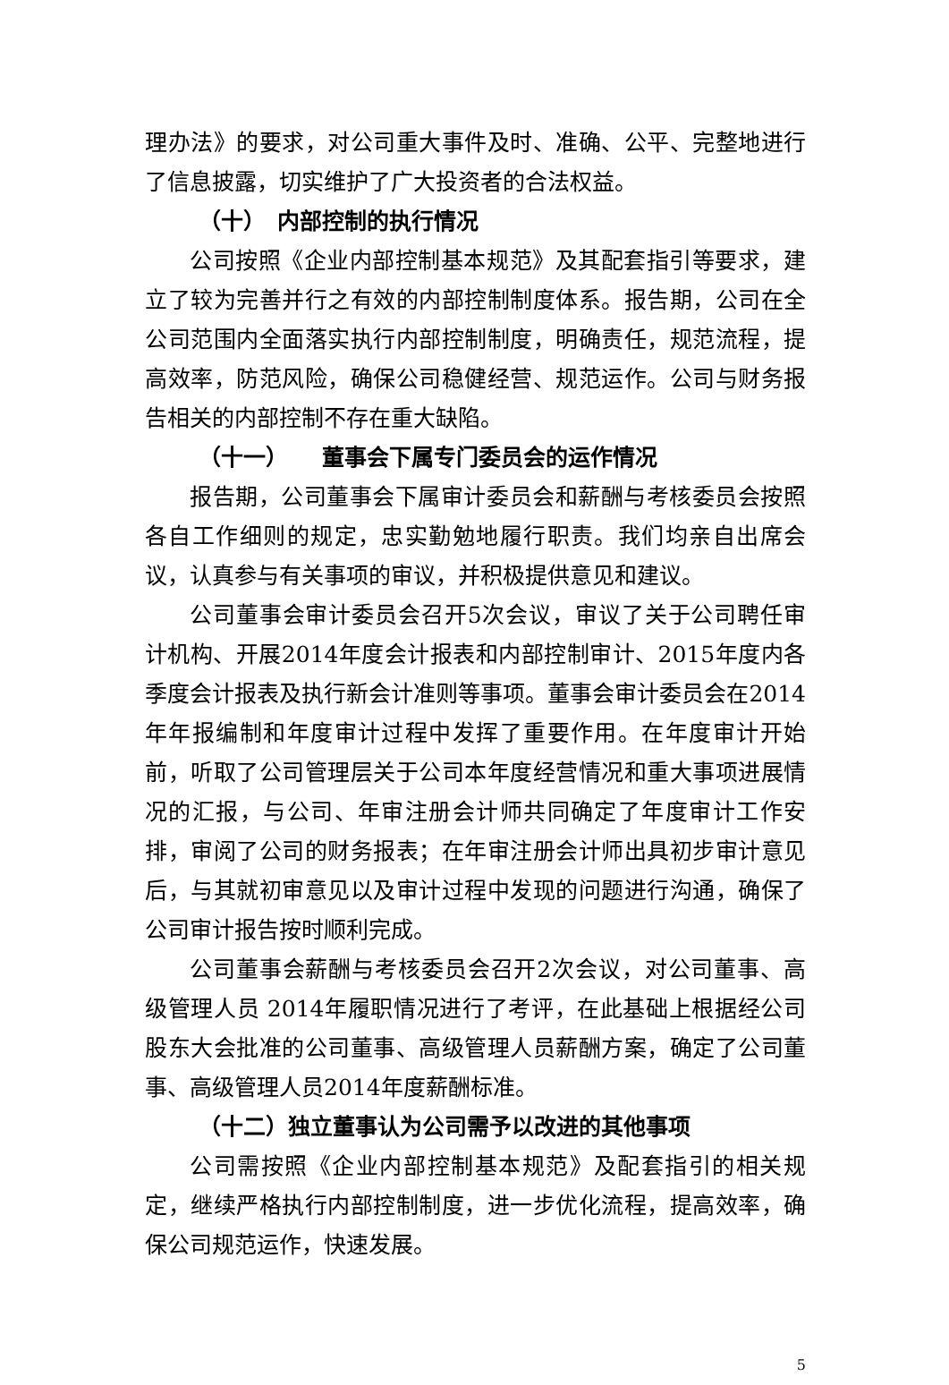理办法》的要求，对公司重大事件及时、准确、公平、完整地进行了信息披露，切实维护了广大投资者的合法权益。
（十）　内部控制的执行情况
公司按照《企业内部控制基本规范》及其配套指引等要求，建立了较为完善并行之有效的内部控制制度体系。报告期，公司在全公司范围内全面落实执行内部控制制度，明确责任，规范流程，提高效率，防范风险，确保公司稳健经营、规范运作。公司与财务报告相关的内部控制不存在重大缺陷。
（十一）　　董事会下属专门委员会的运作情况
报告期，公司董事会下属审计委员会和薪酬与考核委员会按照各自工作细则的规定，忠实勤勉地履行职责。我们均亲自出席会议，认真参与有关事项的审议，并积极提供意见和建议。
公司董事会审计委员会召开5次会议，审议了关于公司聘任审计机构、开展2014年度会计报表和内部控制审计、2015年度内各季度会计报表及执行新会计准则等事项。董事会审计委员会在2014年年报编制和年度审计过程中发挥了重要作用。在年度审计开始前，听取了公司管理层关于公司本年度经营情况和重大事项进展情况的汇报，与公司、年审注册会计师共同确定了年度审计工作安排，审阅了公司的财务报表；在年审注册会计师出具初步审计意见后，与其就初审意见以及审计过程中发现的问题进行沟通，确保了公司审计报告按时顺利完成。
公司董事会薪酬与考核委员会召开2次会议，对公司董事、高级管理人员 2014年履职情况进行了考评，在此基础上根据经公司股东大会批准的公司董事、高级管理人员薪酬方案，确定了公司董事、高级管理人员2014年度薪酬标准。
（十二）独立董事认为公司需予以改进的其他事项
公司需按照《企业内部控制基本规范》及配套指引的相关规定，继续严格执行内部控制制度，进一步优化流程，提高效率，确保公司规范运作，快速发展。
5